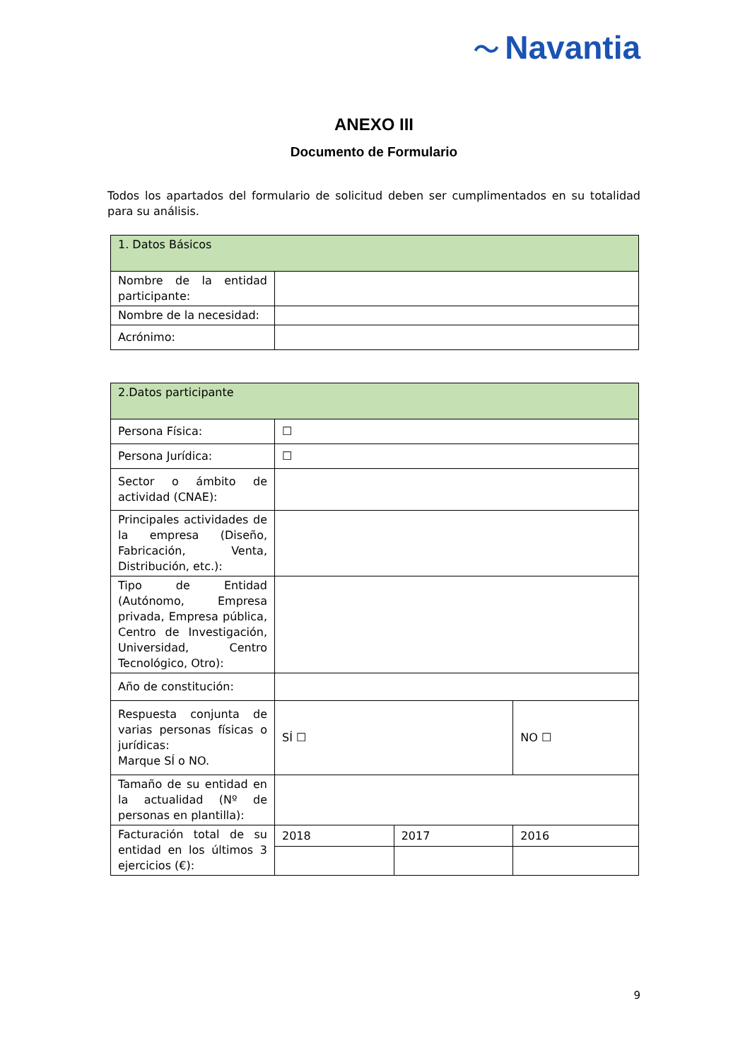〜 Navantia
ANEXO III
Documento de Formulario
Todos los apartados del formulario de solicitud deben ser cumplimentados en su totalidad para su análisis.
| 1. Datos Básicos | |
| --- | --- |
| Nombre de la entidad participante: | |
| Nombre de la necesidad: | |
| Acrónimo: | |
| 2.Datos participante | | | |
| --- | --- | --- | --- |
| Persona Física: | ☐ | | |
| Persona Jurídica: | ☐ | | |
| Sector o ámbito de actividad (CNAE): | | | |
| Principales actividades de la empresa (Diseño, Fabricación, Venta, Distribución, etc.): | | | |
| Tipo de Entidad (Autónomo, Empresa privada, Empresa pública, Centro de Investigación, Universidad, Centro Tecnológico, Otro): | | | |
| Año de constitución: | | | |
| Respuesta conjunta de varias personas físicas o jurídicas: Marque SÍ o NO. | SÍ ☐ | | NO ☐ |
| Tamaño de su entidad en la actualidad (Nº de personas en plantilla): | | | |
| Facturación total de su entidad en los últimos 3 ejercicios (€): | 2018 | 2017 | 2016 |
9